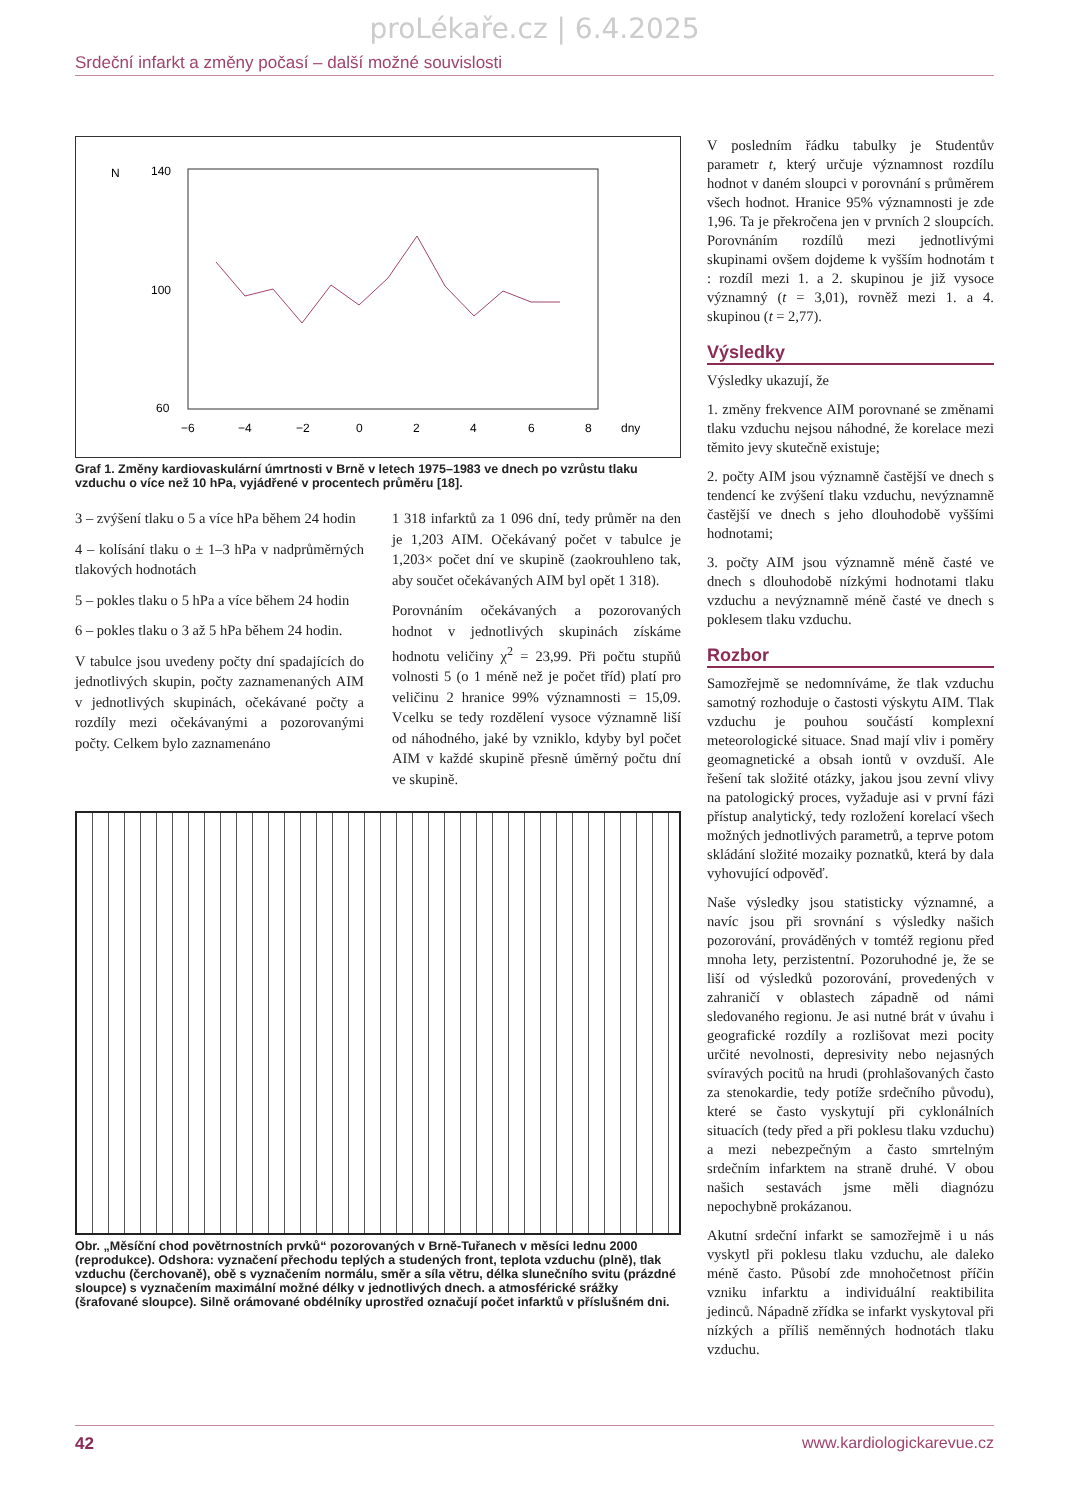proLékaře.cz | 6.4.2025
Srdeční infarkt a změny počasí – další možné souvislosti
N
140
100
60
−6
−4
−2
0
2
4
6
8
dny
Graf 1. Změny kardiovaskulární úmrtnosti v Brně v letech 1975–1983 ve dnech po vzrůstu tlaku vzduchu o více než 10 hPa, vyjádřené v procentech průměru [18].
3 – zvýšení tlaku o 5 a více hPa během 24 hodin
4 – kolísání tlaku o ± 1–3 hPa v nadprůměrných tlakových hodnotách
5 – pokles tlaku o 5 hPa a více během 24 hodin
6 – pokles tlaku o 3 až 5 hPa během 24 hodin.
V tabulce jsou uvedeny počty dní spadajících do jednotlivých skupin, počty zaznamenaných AIM v jednotlivých skupinách, očekávané počty a rozdíly mezi očekávanými a pozorovanými počty. Celkem bylo zaznamenáno
1 318 infarktů za 1 096 dní, tedy průměr na den je 1,203 AIM. Očekávaný počet v tabulce je 1,203× počet dní ve skupině (zaokrouhleno tak, aby součet očekávaných AIM byl opět 1 318).
Porovnáním očekávaných a pozorovaných hodnot v jednotlivých skupinách získáme hodnotu veličiny χ<sup>2</sup> = 23,99. Při počtu stupňů volnosti 5 (o 1 méně než je počet tříd) platí pro veličinu 2 hranice 99% významnosti = 15,09. Vcelku se tedy rozdělení vysoce významně liší od náhodného, jaké by vzniklo, kdyby byl počet AIM v každé skupině přesně úměrný počtu dní ve skupině.
Obr. „Měsíční chod povětrnostních prvků“ pozorovaných v Brně-Tuřanech v měsíci lednu 2000 (reprodukce). Odshora: vyznačení přechodu teplých a studených front, teplota vzduchu (plně), tlak vzduchu (čerchovaně), obě s vyznačením normálu, směr a síla větru, délka slunečního svitu (prázdné sloupce) s vyznačením maximální možné délky v jednotlivých dnech. a atmosférické srážky (šrafované sloupce). Silně orámované obdélníky uprostřed označují počet infarktů v příslušném dni.
V posledním řádku tabulky je Studentův parametr t, který určuje významnost rozdílu hodnot v daném sloupci v porovnání s průměrem všech hodnot. Hranice 95% významnosti je zde 1,96. Ta je překročena jen v prvních 2 sloupcích. Porovnáním rozdílů mezi jednotlivými skupinami ovšem dojdeme k vyšším hodnotám t : rozdíl mezi 1. a 2. skupinou je již vysoce významný (t = 3,01), rovněž mezi 1. a 4. skupinou (t = 2,77).
Výsledky
Výsledky ukazují, že
1. změny frekvence AIM porovnané se změnami tlaku vzduchu nejsou náhodné, že korelace mezi těmito jevy skutečně existuje;
2. počty AIM jsou významně častější ve dnech s tendencí ke zvýšení tlaku vzduchu, nevýznamně častější ve dnech s jeho dlouhodobě vyššími hodnotami;
3. počty AIM jsou významně méně časté ve dnech s dlouhodobě nízkými hodnotami tlaku vzduchu a nevýznamně méně časté ve dnech s poklesem tlaku vzduchu.
Rozbor
Samozřejmě se nedomníváme, že tlak vzduchu samotný rozhoduje o častosti výskytu AIM. Tlak vzduchu je pouhou součástí komplexní meteorologické situace. Snad mají vliv i poměry geomagnetické a obsah iontů v ovzduší. Ale řešení tak složité otázky, jakou jsou zevní vlivy na patologický proces, vyžaduje asi v první fázi přístup analytický, tedy rozložení korelací všech možných jednotlivých parametrů, a teprve potom skládání složité mozaiky poznatků, která by dala vyhovující odpověď.
Naše výsledky jsou statisticky významné, a navíc jsou při srovnání s výsledky našich pozorování, prováděných v tomtéž regionu před mnoha lety, perzistentní. Pozoruhodné je, že se liší od výsledků pozorování, provedených v zahraničí v oblastech západně od námi sledovaného regionu. Je asi nutné brát v úvahu i geografické rozdíly a rozlišovat mezi pocity určité nevolnosti, depresivity nebo nejasných svíravých pocitů na hrudi (prohlašovaných často za stenokardie, tedy potíže srdečního původu), které se často vyskytují při cyklonálních situacích (tedy před a při poklesu tlaku vzduchu) a mezi nebezpečným a často smrtelným srdečním infarktem na straně druhé. V obou našich sestavách jsme měli diagnózu nepochybně prokázanou.
Akutní srdeční infarkt se samozřejmě i u nás vyskytl při poklesu tlaku vzduchu, ale daleko méně často. Působí zde mnohočetnost příčin vzniku infarktu a individuální reaktibilita jedinců. Nápadně zřídka se infarkt vyskytoval při nízkých a příliš neměnných hodnotách tlaku vzduchu.
42 www.kardiologickarevue.cz